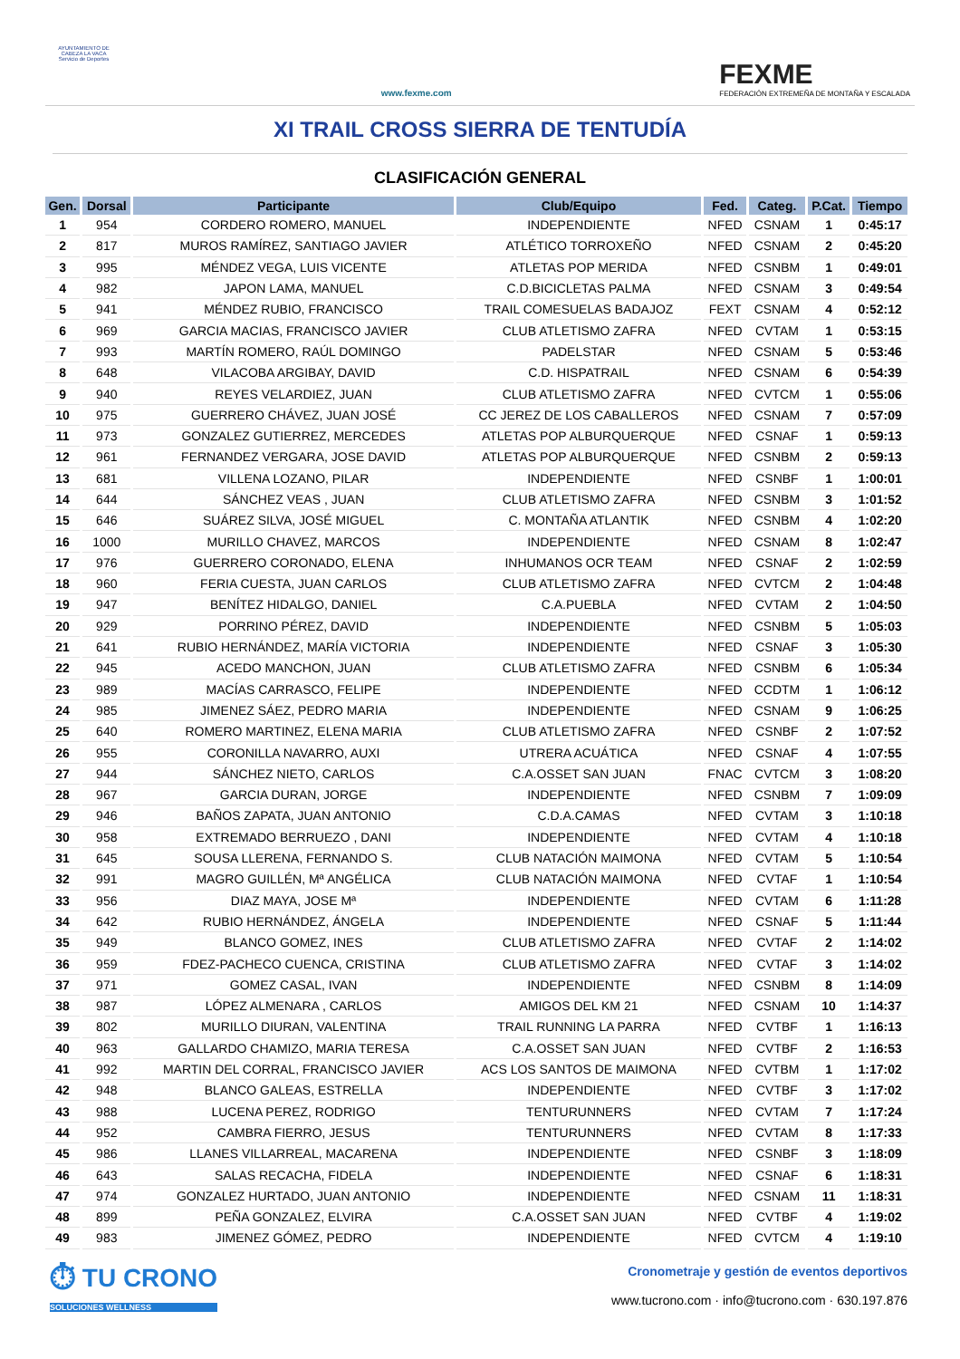AYUNTAMIENTO DE CABEZA LA VACA Servicio de Deportes
www.fexme.com
FEXME
FEDERACIÓN EXTREMEÑA DE MONTAÑA Y ESCALADA
XI TRAIL CROSS SIERRA DE TENTUDÍA
CLASIFICACIÓN GENERAL
| Gen. | Dorsal | Participante | Club/Equipo | Fed. | Categ. | P.Cat. | Tiempo |
| --- | --- | --- | --- | --- | --- | --- | --- |
| 1 | 954 | CORDERO ROMERO, MANUEL | INDEPENDIENTE | NFED | CSNAM | 1 | 0:45:17 |
| 2 | 817 | MUROS RAMÍREZ, SANTIAGO JAVIER | ATLÉTICO TORROXEÑO | NFED | CSNAM | 2 | 0:45:20 |
| 3 | 995 | MÉNDEZ VEGA, LUIS VICENTE | ATLETAS POP MERIDA | NFED | CSNBM | 1 | 0:49:01 |
| 4 | 982 | JAPON LAMA, MANUEL | C.D.BICICLETAS PALMA | NFED | CSNAM | 3 | 0:49:54 |
| 5 | 941 | MÉNDEZ RUBIO, FRANCISCO | TRAIL COMESUELAS BADAJOZ | FEXT | CSNAM | 4 | 0:52:12 |
| 6 | 969 | GARCIA MACIAS, FRANCISCO JAVIER | CLUB ATLETISMO ZAFRA | NFED | CVTAM | 1 | 0:53:15 |
| 7 | 993 | MARTÍN ROMERO, RAÚL DOMINGO | PADELSTAR | NFED | CSNAM | 5 | 0:53:46 |
| 8 | 648 | VILACOBA ARGIBAY, DAVID | C.D. HISPATRAIL | NFED | CSNAM | 6 | 0:54:39 |
| 9 | 940 | REYES VELARDIEZ, JUAN | CLUB ATLETISMO ZAFRA | NFED | CVTCM | 1 | 0:55:06 |
| 10 | 975 | GUERRERO CHÁVEZ, JUAN JOSÉ | CC JEREZ DE LOS CABALLEROS | NFED | CSNAM | 7 | 0:57:09 |
| 11 | 973 | GONZALEZ GUTIERREZ, MERCEDES | ATLETAS POP ALBURQUERQUE | NFED | CSNAF | 1 | 0:59:13 |
| 12 | 961 | FERNANDEZ VERGARA, JOSE DAVID | ATLETAS POP ALBURQUERQUE | NFED | CSNBM | 2 | 0:59:13 |
| 13 | 681 | VILLENA LOZANO, PILAR | INDEPENDIENTE | NFED | CSNBF | 1 | 1:00:01 |
| 14 | 644 | SÁNCHEZ VEAS , JUAN | CLUB ATLETISMO ZAFRA | NFED | CSNBM | 3 | 1:01:52 |
| 15 | 646 | SUÁREZ SILVA, JOSÉ MIGUEL | C. MONTAÑA ATLANTIK | NFED | CSNBM | 4 | 1:02:20 |
| 16 | 1000 | MURILLO CHAVEZ, MARCOS | INDEPENDIENTE | NFED | CSNAM | 8 | 1:02:47 |
| 17 | 976 | GUERRERO CORONADO, ELENA | INHUMANOS OCR TEAM | NFED | CSNAF | 2 | 1:02:59 |
| 18 | 960 | FERIA CUESTA, JUAN CARLOS | CLUB ATLETISMO ZAFRA | NFED | CVTCM | 2 | 1:04:48 |
| 19 | 947 | BENÍTEZ HIDALGO, DANIEL | C.A.PUEBLA | NFED | CVTAM | 2 | 1:04:50 |
| 20 | 929 | PORRINO PÉREZ, DAVID | INDEPENDIENTE | NFED | CSNBM | 5 | 1:05:03 |
| 21 | 641 | RUBIO HERNÁNDEZ, MARÍA VICTORIA | INDEPENDIENTE | NFED | CSNAF | 3 | 1:05:30 |
| 22 | 945 | ACEDO MANCHON, JUAN | CLUB ATLETISMO ZAFRA | NFED | CSNBM | 6 | 1:05:34 |
| 23 | 989 | MACÍAS CARRASCO, FELIPE | INDEPENDIENTE | NFED | CCDTM | 1 | 1:06:12 |
| 24 | 985 | JIMENEZ SÁEZ, PEDRO MARIA | INDEPENDIENTE | NFED | CSNAM | 9 | 1:06:25 |
| 25 | 640 | ROMERO MARTINEZ, ELENA MARIA | CLUB ATLETISMO ZAFRA | NFED | CSNBF | 2 | 1:07:52 |
| 26 | 955 | CORONILLA NAVARRO, AUXI | UTRERA ACUÁTICA | NFED | CSNAF | 4 | 1:07:55 |
| 27 | 944 | SÁNCHEZ NIETO, CARLOS | C.A.OSSET SAN JUAN | FNAC | CVTCM | 3 | 1:08:20 |
| 28 | 967 | GARCIA DURAN, JORGE | INDEPENDIENTE | NFED | CSNBM | 7 | 1:09:09 |
| 29 | 946 | BAÑOS ZAPATA, JUAN ANTONIO | C.D.A.CAMAS | NFED | CVTAM | 3 | 1:10:18 |
| 30 | 958 | EXTREMADO BERRUEZO , DANI | INDEPENDIENTE | NFED | CVTAM | 4 | 1:10:18 |
| 31 | 645 | SOUSA LLERENA, FERNANDO S. | CLUB NATACIÓN MAIMONA | NFED | CVTAM | 5 | 1:10:54 |
| 32 | 991 | MAGRO GUILLÉN, Mª ANGÉLICA | CLUB NATACIÓN MAIMONA | NFED | CVTAF | 1 | 1:10:54 |
| 33 | 956 | DIAZ MAYA, JOSE Mª | INDEPENDIENTE | NFED | CVTAM | 6 | 1:11:28 |
| 34 | 642 | RUBIO HERNÁNDEZ, ÁNGELA | INDEPENDIENTE | NFED | CSNAF | 5 | 1:11:44 |
| 35 | 949 | BLANCO GOMEZ, INES | CLUB ATLETISMO ZAFRA | NFED | CVTAF | 2 | 1:14:02 |
| 36 | 959 | FDEZ-PACHECO CUENCA, CRISTINA | CLUB ATLETISMO ZAFRA | NFED | CVTAF | 3 | 1:14:02 |
| 37 | 971 | GOMEZ CASAL, IVAN | INDEPENDIENTE | NFED | CSNBM | 8 | 1:14:09 |
| 38 | 987 | LÓPEZ ALMENARA , CARLOS | AMIGOS DEL KM 21 | NFED | CSNAM | 10 | 1:14:37 |
| 39 | 802 | MURILLO DIURAN, VALENTINA | TRAIL RUNNING LA PARRA | NFED | CVTBF | 1 | 1:16:13 |
| 40 | 963 | GALLARDO CHAMIZO, MARIA TERESA | C.A.OSSET SAN JUAN | NFED | CVTBF | 2 | 1:16:53 |
| 41 | 992 | MARTIN DEL CORRAL, FRANCISCO JAVIER | ACS LOS SANTOS DE MAIMONA | NFED | CVTBM | 1 | 1:17:02 |
| 42 | 948 | BLANCO GALEAS, ESTRELLA | INDEPENDIENTE | NFED | CVTBF | 3 | 1:17:02 |
| 43 | 988 | LUCENA PEREZ, RODRIGO | TENTURUNNERS | NFED | CVTAM | 7 | 1:17:24 |
| 44 | 952 | CAMBRA FIERRO, JESUS | TENTURUNNERS | NFED | CVTAM | 8 | 1:17:33 |
| 45 | 986 | LLANES VILLARREAL, MACARENA | INDEPENDIENTE | NFED | CSNBF | 3 | 1:18:09 |
| 46 | 643 | SALAS RECACHA, FIDELA | INDEPENDIENTE | NFED | CSNAF | 6 | 1:18:31 |
| 47 | 974 | GONZALEZ HURTADO, JUAN ANTONIO | INDEPENDIENTE | NFED | CSNAM | 11 | 1:18:31 |
| 48 | 899 | PEÑA GONZALEZ, ELVIRA | C.A.OSSET SAN JUAN | NFED | CVTBF | 4 | 1:19:02 |
| 49 | 983 | JIMENEZ GÓMEZ, PEDRO | INDEPENDIENTE | NFED | CVTCM | 4 | 1:19:10 |
⏱ TU CRONO
SOLUCIONES WELLNESS
Cronometraje y gestión de eventos deportivos
www.tucrono.com · info@tucrono.com · 630.197.876